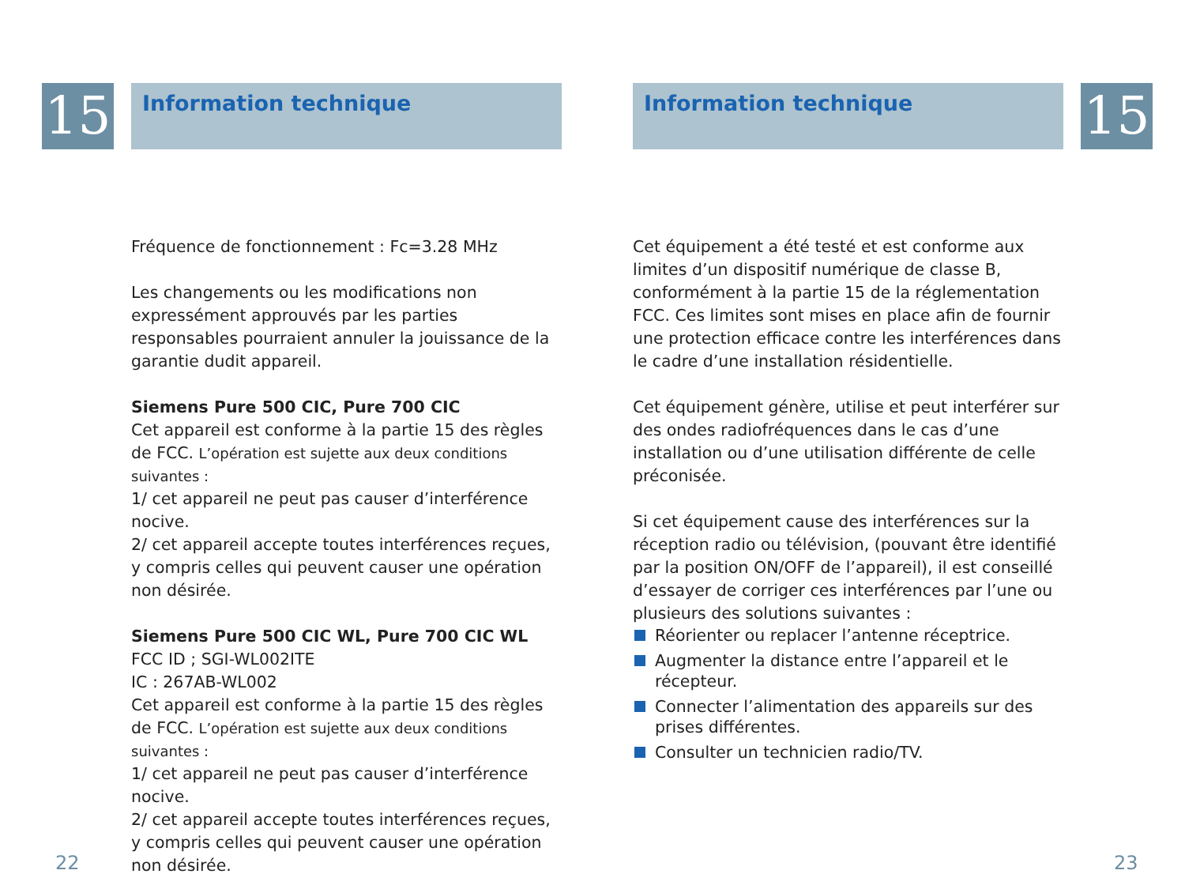15 Information technique
Fréquence de fonctionnement : Fc=3.28 MHz
Les changements ou les modifications non expressément approuvés par les parties responsables pourraient annuler la jouissance de la garantie dudit appareil.
Siemens Pure 500 CIC, Pure 700 CIC
Cet appareil est conforme à la partie 15 des règles de FCC. L’opération est sujette aux deux conditions suivantes :
1/ cet appareil ne peut pas causer d’interférence nocive.
2/ cet appareil accepte toutes interférences reçues, y compris celles qui peuvent causer une opération non désirée.
Siemens Pure 500 CIC WL, Pure 700 CIC WL
FCC ID ; SGI-WL002ITE
IC : 267AB-WL002
Cet appareil est conforme à la partie 15 des règles de FCC. L’opération est sujette aux deux conditions suivantes :
1/ cet appareil ne peut pas causer d’interférence nocive.
2/ cet appareil accepte toutes interférences reçues, y compris celles qui peuvent causer une opération non désirée.
22
Information technique 15
Cet équipement a été testé et est conforme aux limites d’un dispositif numérique de classe B, conformément à la partie 15 de la réglementation FCC. Ces limites sont mises en place afin de fournir une protection efficace contre les interférences dans le cadre d’une installation résidentielle.
Cet équipement génère, utilise et peut interférer sur des ondes radiofréquences dans le cas d’une installation ou d’une utilisation différente de celle préconisée.
Si cet équipement cause des interférences sur la réception radio ou télévision, (pouvant être identifié par la position ON/OFF de l’appareil), il est conseillé d’essayer de corriger ces interférences par l’une ou plusieurs des solutions suivantes :
Réorienter ou replacer l’antenne réceptrice.
Augmenter la distance entre l’appareil et le récepteur.
Connecter l’alimentation des appareils sur des prises différentes.
Consulter un technicien radio/TV.
23